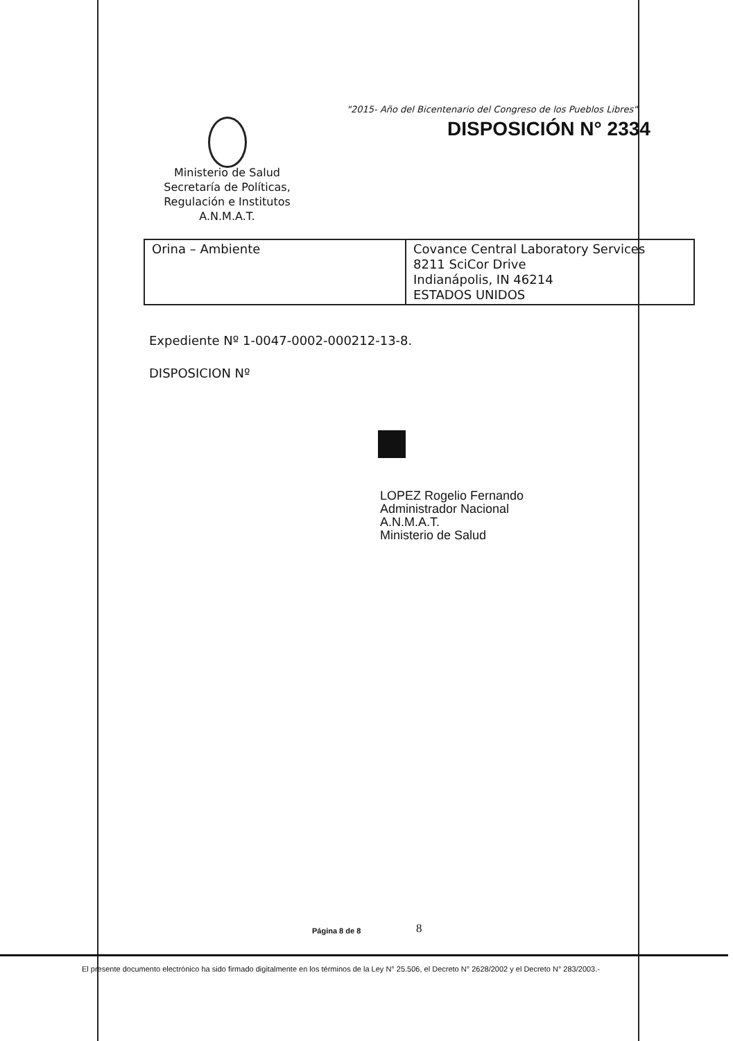"2015- Año del Bicentenario del Congreso de los Pueblos Libres"
DISPOSICIÓN N° 2334
Ministerio de Salud
Secretaría de Políticas,
Regulación e Institutos
A.N.M.A.T.
| Orina – Ambiente | Covance Central Laboratory Services 8211 SciCor Drive Indianápolis, IN 46214 ESTADOS UNIDOS |
Expediente Nº 1-0047-0002-000212-13-8.
DISPOSICION Nº
LOPEZ Rogelio Fernando
Administrador Nacional
A.N.M.A.T.
Ministerio de Salud
Página 8 de 8 8
El presente documento electrónico ha sido firmado digitalmente en los términos de la Ley N° 25.506, el Decreto N° 2628/2002 y el Decreto N° 283/2003.-